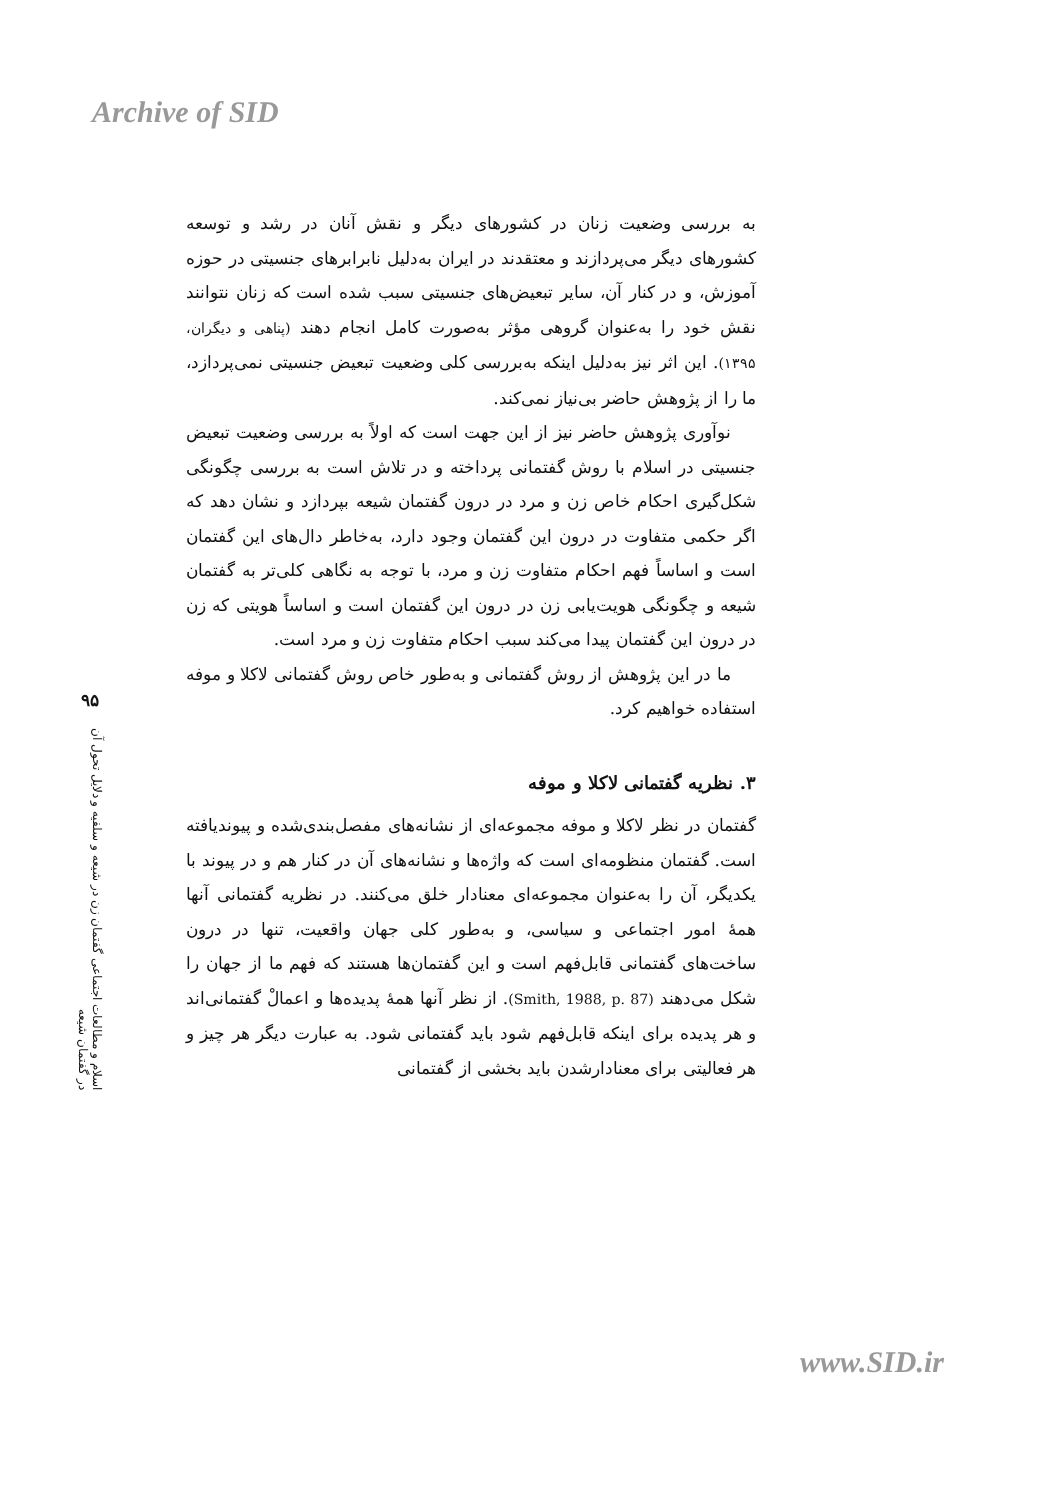Archive of SID
۹۵
اسلام و مطالعات اجتماعی گفتمان زن در شیعه و سلفیه و دلایل تحول آن در گفتمان شیعه
به بررسی وضعیت زنان در کشورهای دیگر و نقش آنان در رشد و توسعه کشورهای دیگر می‌پردازند و معتقدند در ایران به‌دلیل نابرابرهای جنسیتی در حوزه آموزش، و در کنار آن، سایر تبعیض‌های جنسیتی سبب شده است که زنان نتوانند نقش خود را به‌عنوان گروهی مؤثر به‌صورت کامل انجام دهند (پناهی و دیگران، ۱۳۹۵). این اثر نیز به‌دلیل اینکه به‌بررسی کلی وضعیت تبعیض جنسیتی نمی‌پردازد، ما را از پژوهش حاضر بی‌نیاز نمی‌کند.
نوآوری پژوهش حاضر نیز از این جهت است که اولاً به بررسی وضعیت تبعیض جنسیتی در اسلام با روش گفتمانی پرداخته و در تلاش است به بررسی چگونگی شکل‌گیری احکام خاص زن و مرد در درون گفتمان شیعه بپردازد و نشان دهد که اگر حکمی متفاوت در درون این گفتمان وجود دارد، به‌خاطر دال‌های این گفتمان است و اساساً فهم احکام متفاوت زن و مرد، با توجه به نگاهی کلی‌تر به گفتمان شیعه و چگونگی هویت‌یابی زن در درون این گفتمان است و اساساً هویتی که زن در درون این گفتمان پیدا می‌کند سبب احکام متفاوت زن و مرد است.
ما در این پژوهش از روش گفتمانی و به‌طور خاص روش گفتمانی لاکلا و موفه استفاده خواهیم کرد.
۳. نظریه گفتمانی لاکلا و موفه
گفتمان در نظر لاکلا و موفه مجموعه‌ای از نشانه‌های مفصل‌بندی‌شده و پیوندیافته است. گفتمان منظومه‌ای است که واژه‌ها و نشانه‌های آن در کنار هم و در پیوند با یکدیگر، آن را به‌عنوان مجموعه‌ای معنادار خلق می‌کنند. در نظریه گفتمانی آنها همهٔ امور اجتماعی و سیاسی، و به‌طور کلی جهان واقعیت، تنها در درون ساخت‌های گفتمانی قابل‌فهم است و این گفتمان‌ها هستند که فهم ما از جهان را شکل می‌دهند (Smith, 1988, p. 87). از نظر آنها همهٔ پدیده‌ها و اعمالْ گفتمانی‌اند و هر پدیده برای اینکه قابل‌فهم شود باید گفتمانی شود. به عبارت دیگر هر چیز و هر فعالیتی برای معنادارشدن باید بخشی از گفتمانی
www.SID.ir